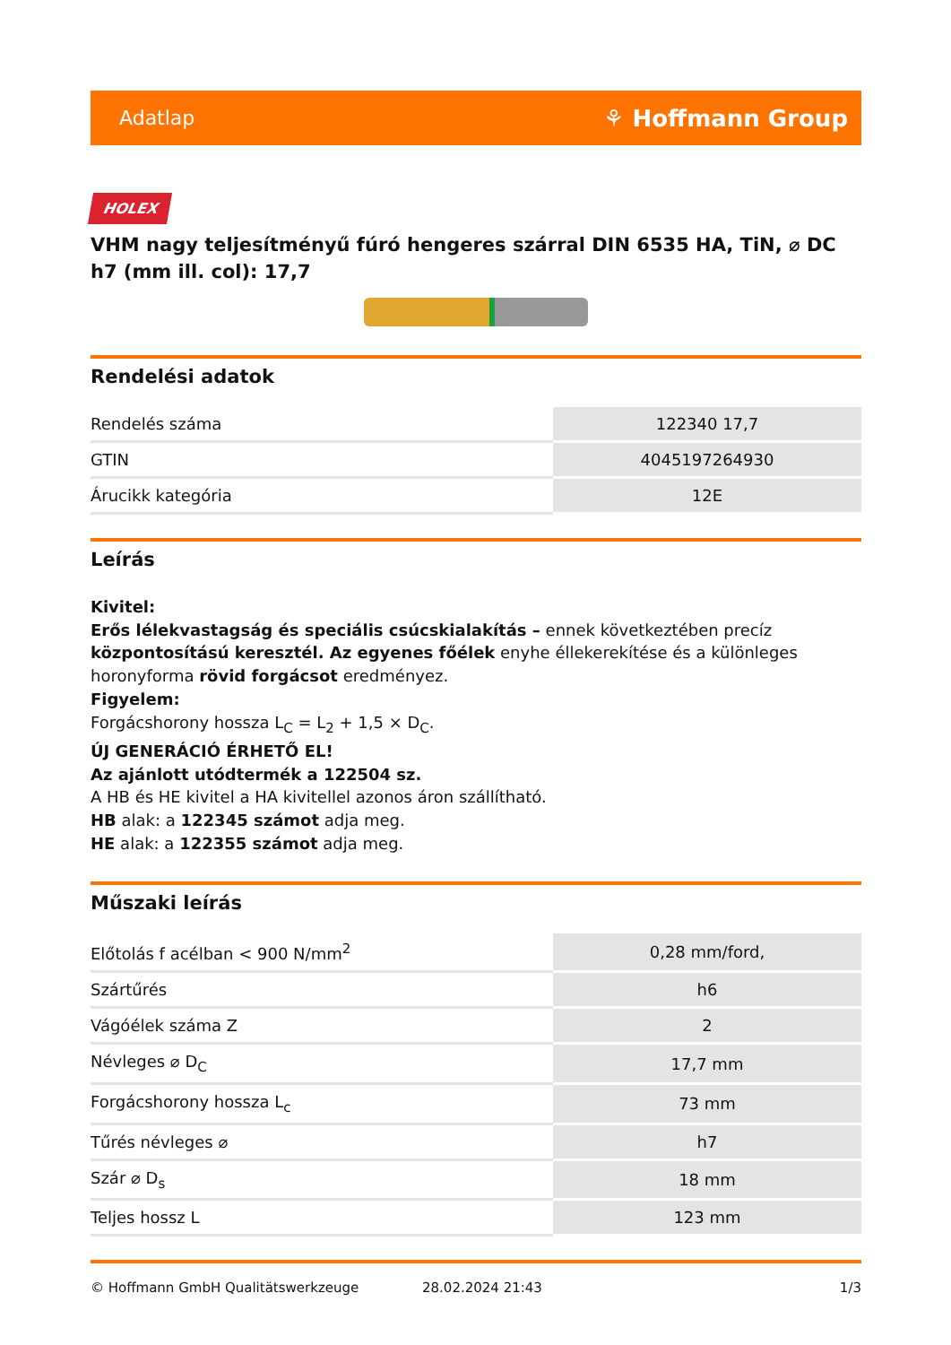Adatlap ⚘ Hoffmann Group
HOLEX
VHM nagy teljesítményű fúró hengeres szárral DIN 6535 HA, TiN, ⌀ DC h7 (mm ill. col): 17,7
Rendelési adatok
| Rendelés száma | 122340 17,7 |
| GTIN | 4045197264930 |
| Árucikk kategória | 12E |
Leírás
Kivitel:
Erős lélekvastagság és speciális csúcskialakítás – ennek következtében precíz központosítású keresztél. Az egyenes főélek enyhe éllekerekítése és a különleges horonyforma rövid forgácsot eredményez.
Figyelem:
Forgácshorony hossza L<sub>C</sub> = L<sub>2</sub> + 1,5 × D<sub>C</sub>.
ÚJ GENERÁCIÓ ÉRHETŐ EL!
Az ajánlott utódtermék a 122504 sz.
A HB és HE kivitel a HA kivitellel azonos áron szállítható.
HB alak: a 122345 számot adja meg.
HE alak: a 122355 számot adja meg.
Műszaki leírás
| Előtolás f acélban < 900 N/mm<sup>2</sup> | 0,28 mm/ford, |
| Szártűrés | h6 |
| Vágóélek száma Z | 2 |
| Névleges ⌀ D<sub>C</sub> | 17,7 mm |
| Forgácshorony hossza L<sub>c</sub> | 73 mm |
| Tűrés névleges ⌀ | h7 |
| Szár ⌀ D<sub>s</sub> | 18 mm |
| Teljes hossz L | 123 mm |
© Hoffmann GmbH Qualitätswerkzeuge 28.02.2024 21:43 1/3